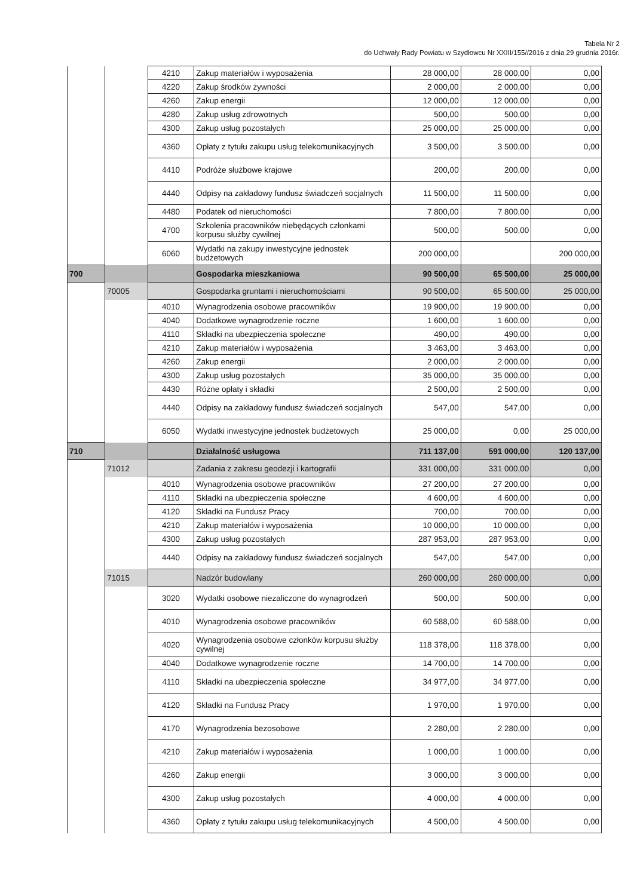Tabela Nr 2
do Uchwały Rady Powiatu w Szydłowcu Nr XXIII/155//2016 z dnia 29 grudnia 2016r.
| | | 4210 | Zakup materiałów i wyposażenia | 28 000,00 | 28 000,00 | 0,00 |
| | | 4220 | Zakup środków żywności | 2 000,00 | 2 000,00 | 0,00 |
| | | 4260 | Zakup energii | 12 000,00 | 12 000,00 | 0,00 |
| | | 4280 | Zakup usług zdrowotnych | 500,00 | 500,00 | 0,00 |
| | | 4300 | Zakup usług pozostałych | 25 000,00 | 25 000,00 | 0,00 |
| | | 4360 | Opłaty z tytułu zakupu usług telekomunikacyjnych | 3 500,00 | 3 500,00 | 0,00 |
| | | 4410 | Podróże służbowe krajowe | 200,00 | 200,00 | 0,00 |
| | | 4440 | Odpisy na zakładowy fundusz świadczeń socjalnych | 11 500,00 | 11 500,00 | 0,00 |
| | | 4480 | Podatek od nieruchomości | 7 800,00 | 7 800,00 | 0,00 |
| | | 4700 | Szkolenia pracowników niebędących członkami korpusu służby cywilnej | 500,00 | 500,00 | 0,00 |
| | | 6060 | Wydatki na zakupy inwestycyjne jednostek budżetowych | 200 000,00 | | 200 000,00 |
| 700 | | | Gospodarka mieszkaniowa | 90 500,00 | 65 500,00 | 25 000,00 |
| | 70005 | | Gospodarka gruntami i nieruchomościami | 90 500,00 | 65 500,00 | 25 000,00 |
| | | 4010 | Wynagrodzenia osobowe pracowników | 19 900,00 | 19 900,00 | 0,00 |
| | | 4040 | Dodatkowe wynagrodzenie roczne | 1 600,00 | 1 600,00 | 0,00 |
| | | 4110 | Składki na ubezpieczenia społeczne | 490,00 | 490,00 | 0,00 |
| | | 4210 | Zakup materiałów i wyposażenia | 3 463,00 | 3 463,00 | 0,00 |
| | | 4260 | Zakup energii | 2 000,00 | 2 000,00 | 0,00 |
| | | 4300 | Zakup usług pozostałych | 35 000,00 | 35 000,00 | 0,00 |
| | | 4430 | Różne opłaty i składki | 2 500,00 | 2 500,00 | 0,00 |
| | | 4440 | Odpisy na zakładowy fundusz świadczeń socjalnych | 547,00 | 547,00 | 0,00 |
| | | 6050 | Wydatki inwestycyjne jednostek budżetowych | 25 000,00 | 0,00 | 25 000,00 |
| 710 | | | Działalność usługowa | 711 137,00 | 591 000,00 | 120 137,00 |
| | 71012 | | Zadania z zakresu geodezji i kartografii | 331 000,00 | 331 000,00 | 0,00 |
| | | 4010 | Wynagrodzenia osobowe pracowników | 27 200,00 | 27 200,00 | 0,00 |
| | | 4110 | Składki na ubezpieczenia społeczne | 4 600,00 | 4 600,00 | 0,00 |
| | | 4120 | Składki na Fundusz Pracy | 700,00 | 700,00 | 0,00 |
| | | 4210 | Zakup materiałów i wyposażenia | 10 000,00 | 10 000,00 | 0,00 |
| | | 4300 | Zakup usług pozostałych | 287 953,00 | 287 953,00 | 0,00 |
| | | 4440 | Odpisy na zakładowy fundusz świadczeń socjalnych | 547,00 | 547,00 | 0,00 |
| | 71015 | | Nadzór budowlany | 260 000,00 | 260 000,00 | 0,00 |
| | | 3020 | Wydatki osobowe niezaliczone do wynagrodzeń | 500,00 | 500,00 | 0,00 |
| | | 4010 | Wynagrodzenia osobowe pracowników | 60 588,00 | 60 588,00 | 0,00 |
| | | 4020 | Wynagrodzenia osobowe członków korpusu służby cywilnej | 118 378,00 | 118 378,00 | 0,00 |
| | | 4040 | Dodatkowe wynagrodzenie roczne | 14 700,00 | 14 700,00 | 0,00 |
| | | 4110 | Składki na ubezpieczenia społeczne | 34 977,00 | 34 977,00 | 0,00 |
| | | 4120 | Składki na Fundusz Pracy | 1 970,00 | 1 970,00 | 0,00 |
| | | 4170 | Wynagrodzenia bezosobowe | 2 280,00 | 2 280,00 | 0,00 |
| | | 4210 | Zakup materiałów i wyposażenia | 1 000,00 | 1 000,00 | 0,00 |
| | | 4260 | Zakup energii | 3 000,00 | 3 000,00 | 0,00 |
| | | 4300 | Zakup usług pozostałych | 4 000,00 | 4 000,00 | 0,00 |
| | | 4360 | Opłaty z tytułu zakupu usług telekomunikacyjnych | 4 500,00 | 4 500,00 | 0,00 |